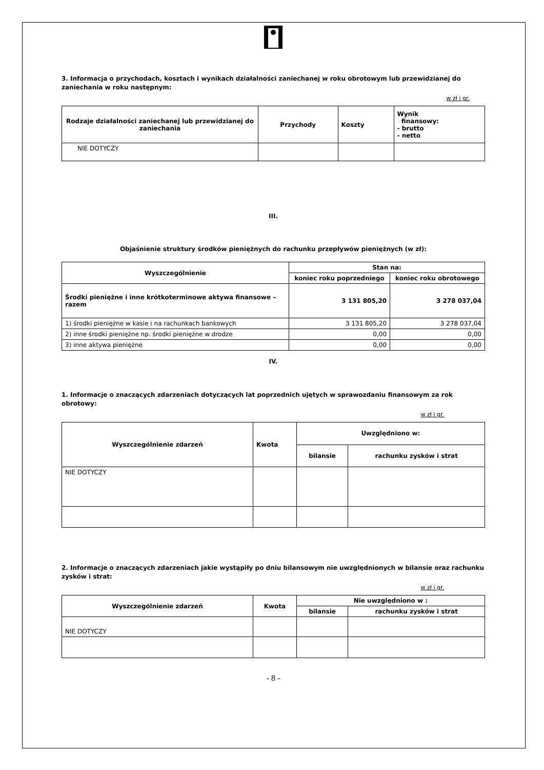3. Informacja o przychodach, kosztach i wynikach działalności zaniechanej w roku obrotowym lub przewidzianej do zaniechania w roku następnym:
w zł i gr.
| Rodzaje działalności zaniechanej lub przewidzianej do zaniechania | Przychody | Koszty | Wynik finansowy: - brutto - netto |
| --- | --- | --- | --- |
| NIE DOTYCZY | | | |
III.
Objaśnienie struktury środków pieniężnych do rachunku przepływów pieniężnych (w zł):
| Wyszczególnienie | Stan na: | |
| --- | --- | --- |
| | koniec roku poprzedniego | koniec roku obrotowego |
| Środki pieniężne i inne krótkoterminowe aktywa finansowe – razem | 3 131 805,20 | 3 278 037,04 |
| 1) środki pieniężne w kasie i na rachunkach bankowych | 3 131 805,20 | 3 278 037,04 |
| 2) inne środki pieniężne np. środki pieniężne w drodze | 0,00 | 0,00 |
| 3) inne aktywa pieniężne | 0,00 | 0,00 |
IV.
1. Informacje o znaczących zdarzeniach dotyczących lat poprzednich ujętych w sprawozdaniu finansowym za rok obrotowy:
w zł i gr.
| Wyszczególnienie zdarzeń | Kwota | Uwzględniono w: | |
| --- | --- | --- | --- |
| | | bilansie | rachunku zysków i strat |
| NIE DOTYCZY | | | |
2. Informacje o znaczących zdarzeniach jakie wystąpiły po dniu bilansowym nie uwzględnionych w bilansie oraz rachunku zysków i strat:
w zł i gr.
| Wyszczególnienie zdarzeń | Kwota | Nie uwzględniono w : | |
| --- | --- | --- | --- |
| | | bilansie | rachunku zysków i strat |
| NIE DOTYCZY | | | |
- 8 -